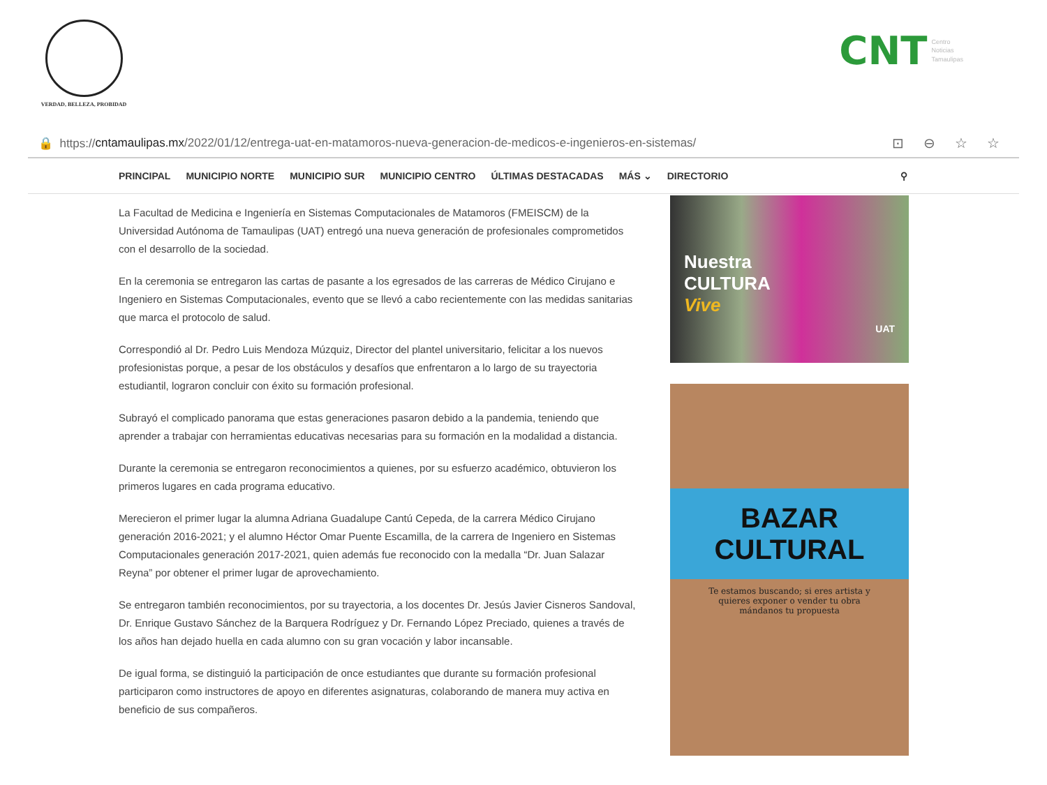VERDAD, BELLEZA, PROBIDAD
CNT Centro
Noticias
Tamaulipas
🔒 https:// cntamaulipas.mx /2022/01/12/entrega-uat-en-matamoros-nueva-generacion-de-medicos-e-ingenieros-en-sistemas/ ⊡⊖☆☆
PRINCIPAL MUNICIPIO NORTE MUNICIPIO SUR MUNICIPIO CENTRO ÚLTIMAS DESTACADAS MÁS ⌄ DIRECTORIO ⚲
La Facultad de Medicina e Ingeniería en Sistemas Computacionales de Matamoros (FMEISCM) de la Universidad Autónoma de Tamaulipas (UAT) entregó una nueva generación de profesionales comprometidos con el desarrollo de la sociedad.
En la ceremonia se entregaron las cartas de pasante a los egresados de las carreras de Médico Cirujano e Ingeniero en Sistemas Computacionales, evento que se llevó a cabo recientemente con las medidas sanitarias que marca el protocolo de salud.
Correspondió al Dr. Pedro Luis Mendoza Múzquiz, Director del plantel universitario, felicitar a los nuevos profesionistas porque, a pesar de los obstáculos y desafíos que enfrentaron a lo largo de su trayectoria estudiantil, lograron concluir con éxito su formación profesional.
Subrayó el complicado panorama que estas generaciones pasaron debido a la pandemia, teniendo que aprender a trabajar con herramientas educativas necesarias para su formación en la modalidad a distancia.
Durante la ceremonia se entregaron reconocimientos a quienes, por su esfuerzo académico, obtuvieron los primeros lugares en cada programa educativo.
Merecieron el primer lugar la alumna Adriana Guadalupe Cantú Cepeda, de la carrera Médico Cirujano generación 2016-2021; y el alumno Héctor Omar Puente Escamilla, de la carrera de Ingeniero en Sistemas Computacionales generación 2017-2021, quien además fue reconocido con la medalla “Dr. Juan Salazar Reyna” por obtener el primer lugar de aprovechamiento.
Se entregaron también reconocimientos, por su trayectoria, a los docentes Dr. Jesús Javier Cisneros Sandoval, Dr. Enrique Gustavo Sánchez de la Barquera Rodríguez y Dr. Fernando López Preciado, quienes a través de los años han dejado huella en cada alumno con su gran vocación y labor incansable.
De igual forma, se distinguió la participación de once estudiantes que durante su formación profesional participaron como instructores de apoyo en diferentes asignaturas, colaborando de manera muy activa en beneficio de sus compañeros.
Nuestra
CULTURA
Vive
UAT
BAZAR
CULTURAL
Te estamos buscando; si eres artista y quieres exponer o vender tu obra mándanos tu propuesta